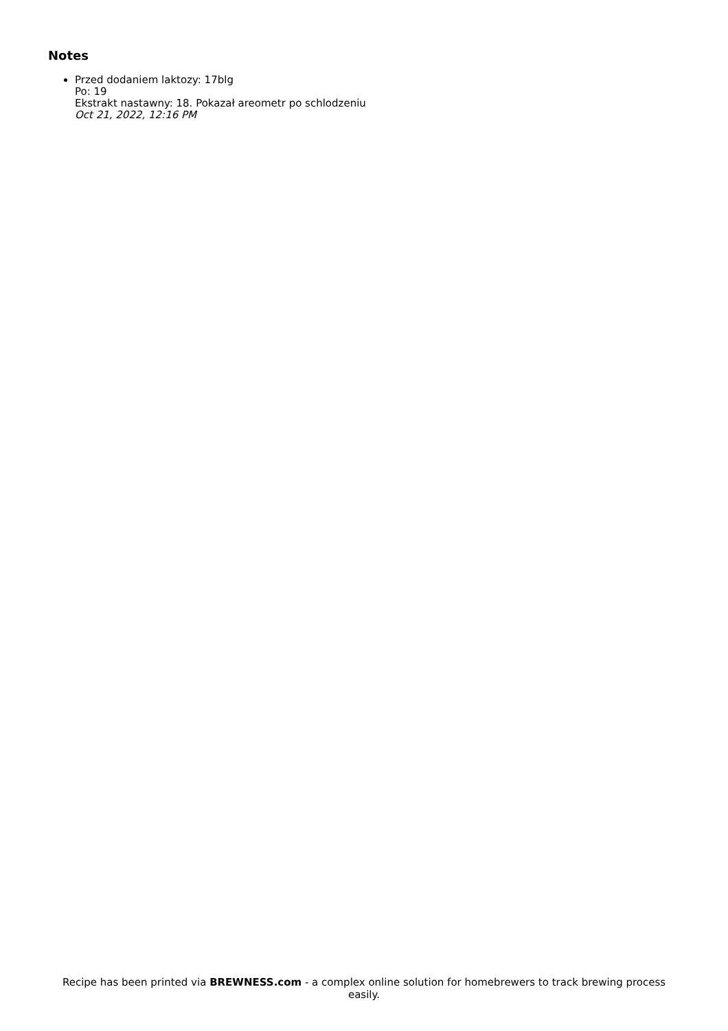Notes
Przed dodaniem laktozy: 17blg
Po: 19
Ekstrakt nastawny: 18. Pokazał areometr po schlodzeniu
Oct 21, 2022, 12:16 PM
Recipe has been printed via BREWNESS.com - a complex online solution for homebrewers to track brewing process easily.